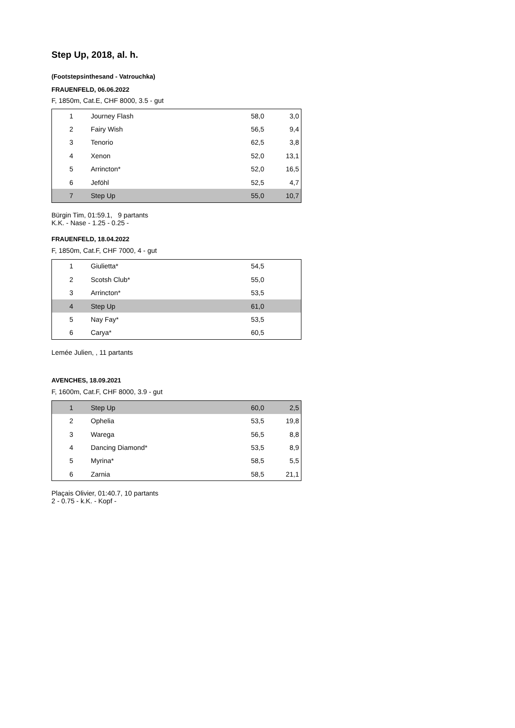Step Up, 2018, al. h.
(Footstepsinthesand - Vatrouchka)
FRAUENFELD, 06.06.2022
F, 1850m, Cat.E, CHF 8000, 3.5 - gut
| 1 | Journey Flash | 58,0 | 3,0 |
| 2 | Fairy Wish | 56,5 | 9,4 |
| 3 | Tenorio | 62,5 | 3,8 |
| 4 | Xenon | 52,0 | 13,1 |
| 5 | Arrincton* | 52,0 | 16,5 |
| 6 | Jeföhl | 52,5 | 4,7 |
| 7 | Step Up | 55,0 | 10,7 |
Bürgin Tim, 01:59.1, 9 partants
K.K. - Nase - 1.25 - 0.25 -
FRAUENFELD, 18.04.2022
F, 1850m, Cat.F, CHF 7000, 4 - gut
| 1 | Giulietta* | 54,5 | |
| 2 | Scotsh Club* | 55,0 | |
| 3 | Arrincton* | 53,5 | |
| 4 | Step Up | 61,0 | |
| 5 | Nay Fay* | 53,5 | |
| 6 | Carya* | 60,5 | |
Lemée Julien, , 11 partants
AVENCHES, 18.09.2021
F, 1600m, Cat.F, CHF 8000, 3.9 - gut
| 1 | Step Up | 60,0 | 2,5 |
| 2 | Ophelia | 53,5 | 19,8 |
| 3 | Warega | 56,5 | 8,8 |
| 4 | Dancing Diamond* | 53,5 | 8,9 |
| 5 | Myrina* | 58,5 | 5,5 |
| 6 | Zarnia | 58,5 | 21,1 |
Plaçais Olivier, 01:40.7, 10 partants
2 - 0.75 - k.K. - Kopf -